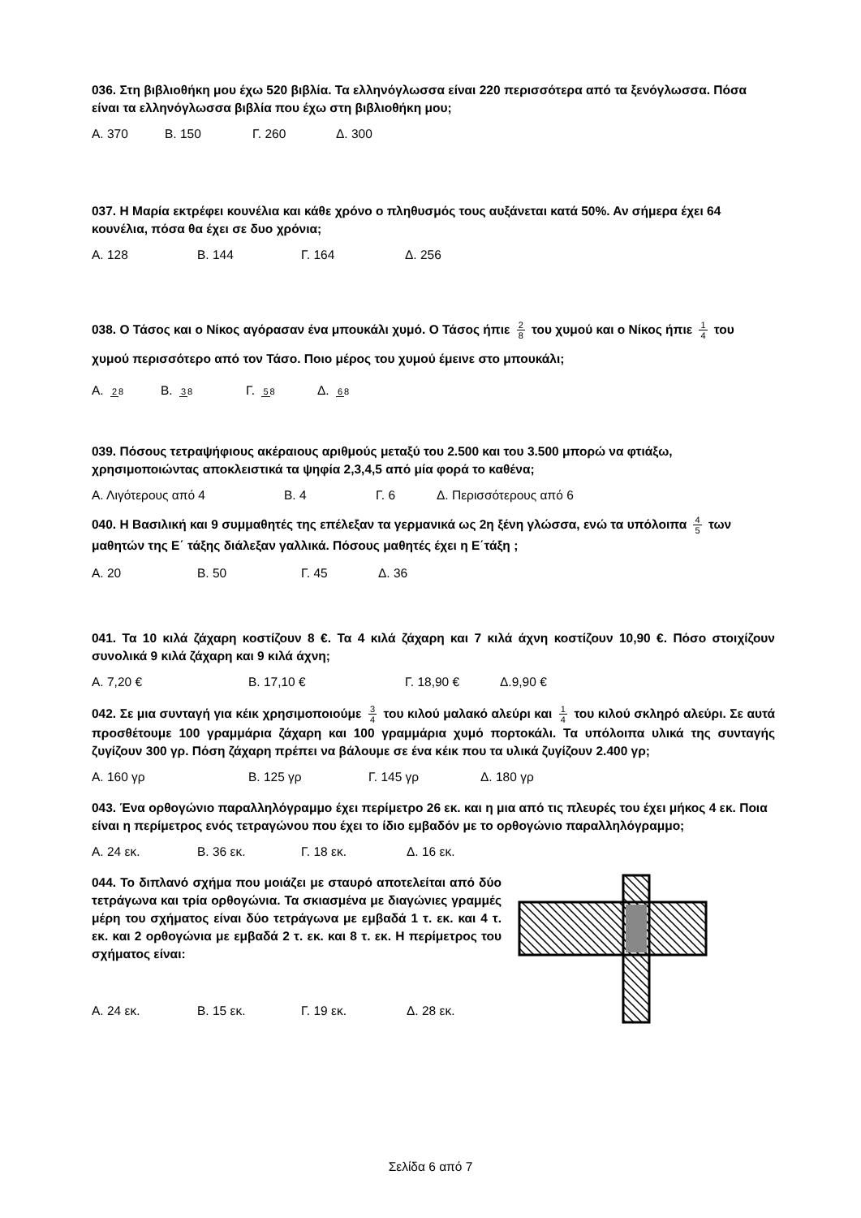036. Στη βιβλιοθήκη μου έχω 520 βιβλία. Τα ελληνόγλωσσα είναι 220 περισσότερα από τα ξενόγλωσσα. Πόσα είναι τα ελληνόγλωσσα βιβλία που έχω στη βιβλιοθήκη μου;
Α. 370 Β. 150 Γ. 260 Δ. 300
037. Η Μαρία εκτρέφει κουνέλια και κάθε χρόνο ο πληθυσμός τους αυξάνεται κατά 50%. Αν σήμερα έχει 64 κουνέλια, πόσα θα έχει σε δυο χρόνια;
Α. 128 Β. 144 Γ. 164 Δ. 256
038. Ο Τάσος και ο Νίκος αγόρασαν ένα μπουκάλι χυμό. Ο Τάσος ήπιε 2 8 του χυμού και ο Νίκος ήπιε 1 4 του χυμού περισσότερο από τον Τάσο. Ποιο μέρος του χυμού έμεινε στο μπουκάλι;
Α. 28 Β. 38 Γ. 58 Δ. 68
039. Πόσους τετραψήφιους ακέραιους αριθμούς μεταξύ του 2.500 και του 3.500 μπορώ να φτιάξω, χρησιμοποιώντας αποκλειστικά τα ψηφία 2,3,4,5 από μία φορά το καθένα;
Α. Λιγότερους από 4 Β. 4 Γ. 6 Δ. Περισσότερους από 6
040. Η Βασιλική και 9 συμμαθητές της επέλεξαν τα γερμανικά ως 2η ξένη γλώσσα, ενώ τα υπόλοιπα 4 5 των μαθητών της Ε΄ τάξης διάλεξαν γαλλικά. Πόσους μαθητές έχει η Ε΄τάξη ;
Α. 20 Β. 50 Γ. 45 Δ. 36
041. Τα 10 κιλά ζάχαρη κοστίζουν 8 €. Τα 4 κιλά ζάχαρη και 7 κιλά άχνη κοστίζουν 10,90 €. Πόσο στοιχίζουν συνολικά 9 κιλά ζάχαρη και 9 κιλά άχνη;
Α. 7,20 € Β. 17,10 € Γ. 18,90 € Δ.9,90 €
042. Σε μια συνταγή για κέικ χρησιμοποιούμε 3 4 του κιλού μαλακό αλεύρι και 1 4 του κιλού σκληρό αλεύρι. Σε αυτά προσθέτουμε 100 γραμμάρια ζάχαρη και 100 γραμμάρια χυμό πορτοκάλι. Τα υπόλοιπα υλικά της συνταγής ζυγίζουν 300 γρ. Πόση ζάχαρη πρέπει να βάλουμε σε ένα κέικ που τα υλικά ζυγίζουν 2.400 γρ;
Α. 160 γρ Β. 125 γρ Γ. 145 γρ Δ. 180 γρ
043. Ένα ορθογώνιο παραλληλόγραμμο έχει περίμετρο 26 εκ. και η μια από τις πλευρές του έχει μήκος 4 εκ. Ποια είναι η περίμετρος ενός τετραγώνου που έχει το ίδιο εμβαδόν με το ορθογώνιο παραλληλόγραμμο;
Α. 24 εκ. Β. 36 εκ. Γ. 18 εκ. Δ. 16 εκ.
044. Το διπλανό σχήμα που μοιάζει με σταυρό αποτελείται από δύο τετράγωνα και τρία ορθογώνια. Τα σκιασμένα με διαγώνιες γραμμές μέρη του σχήματος είναι δύο τετράγωνα με εμβαδά 1 τ. εκ. και 4 τ. εκ. και 2 ορθογώνια με εμβαδά 2 τ. εκ. και 8 τ. εκ. Η περίμετρος του σχήματος είναι:
Α. 24 εκ. Β. 15 εκ. Γ. 19 εκ. Δ. 28 εκ.
Σελίδα 6 από 7